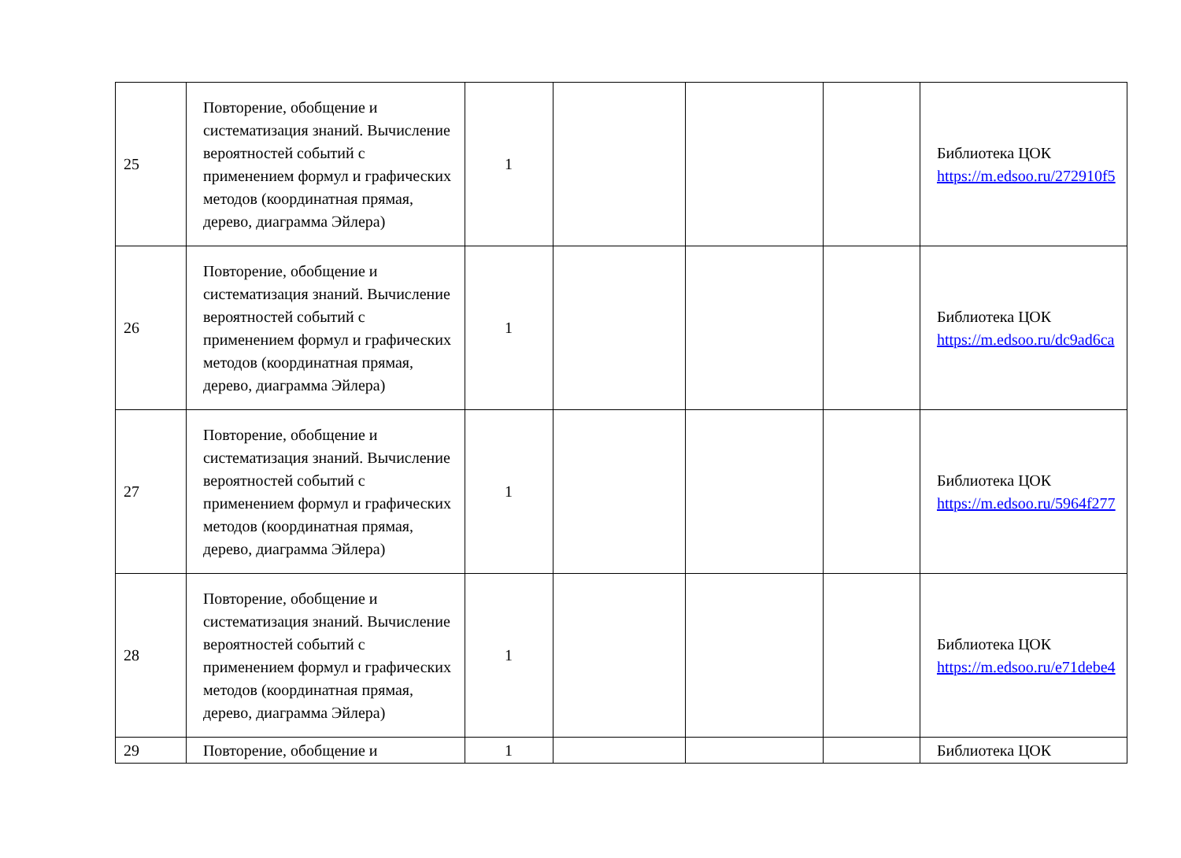| 25 | Повторение, обобщение и систематизация знаний. Вычисление вероятностей событий с применением формул и графических методов (координатная прямая, дерево, диаграмма Эйлера) | 1 | | | | Библиотека ЦОК https://m.edsoo.ru/272910f5 |
| 26 | Повторение, обобщение и систематизация знаний. Вычисление вероятностей событий с применением формул и графических методов (координатная прямая, дерево, диаграмма Эйлера) | 1 | | | | Библиотека ЦОК https://m.edsoo.ru/dc9ad6ca |
| 27 | Повторение, обобщение и систематизация знаний. Вычисление вероятностей событий с применением формул и графических методов (координатная прямая, дерево, диаграмма Эйлера) | 1 | | | | Библиотека ЦОК https://m.edsoo.ru/5964f277 |
| 28 | Повторение, обобщение и систематизация знаний. Вычисление вероятностей событий с применением формул и графических методов (координатная прямая, дерево, диаграмма Эйлера) | 1 | | | | Библиотека ЦОК https://m.edsoo.ru/e71debe4 |
| 29 | Повторение, обобщение и | 1 | | | | Библиотека ЦОК |